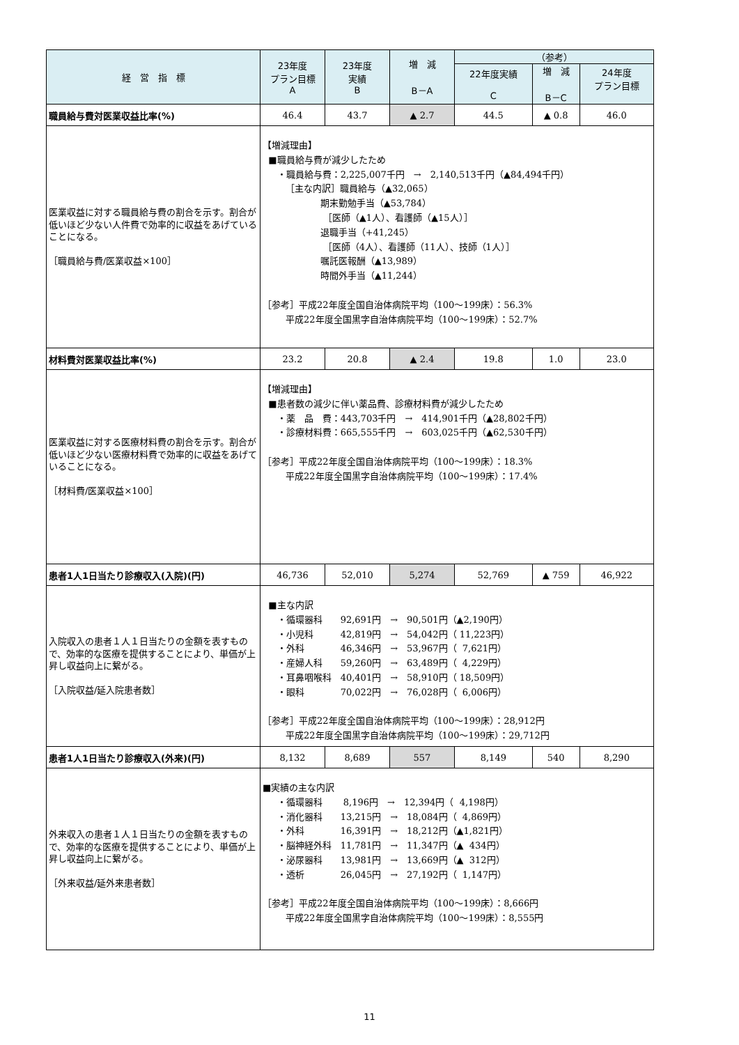| 経 営 指 標 | 23年度 プラン目標 A | 23年度 実績 B | 増 減 B－A | （参考） | | |
| --- | --- | --- | --- | --- | --- | --- |
| | | | | 22年度実績 C | 増 減 B－C | 24年度 プラン目標 |
| 職員給与費対医業収益比率(%) | 46.4 | 43.7 | ▲ 2.7 | 44.5 | ▲ 0.8 | 46.0 |
| 医業収益に対する職員給与費の割合を示す。割合が低いほど少ない人件費で効率的に収益をあげていることになる。 ［職員給与費/医業収益×100］ | 【増減理由】 ■職員給与費が減少したため ・職員給与費：2,225,007千円 → 2,140,513千円（▲84,494千円） ［主な内訳］職員給与（▲32,065） 期末勤勉手当（▲53,784） ［医師（▲1人）、看護師（▲15人）］ 退職手当（+41,245） ［医師（4人）、看護師（11人）、技師（1人）］ 嘱託医報酬（▲13,989） 時間外手当（▲11,244） ［参考］平成22年度全国自治体病院平均（100～199床）：56.3% 平成22年度全国黒字自治体病院平均（100～199床）：52.7% | | | | | |
| 材料費対医業収益比率(%) | 23.2 | 20.8 | ▲ 2.4 | 19.8 | 1.0 | 23.0 |
| 医業収益に対する医療材料費の割合を示す。割合が低いほど少ない医療材料費で効率的に収益をあげていることになる。 ［材料費/医業収益×100］ | 【増減理由】 ■患者数の減少に伴い薬品費、診療材料費が減少したため ・薬 品 費：443,703千円 → 414,901千円（▲28,802千円） ・診療材料費：665,555千円 → 603,025千円（▲62,530千円） ［参考］平成22年度全国自治体病院平均（100～199床）：18.3% 平成22年度全国黒字自治体病院平均（100～199床）：17.4% | | | | | |
| 患者1人1日当たり診療収入(入院)(円) | 46,736 | 52,010 | 5,274 | 52,769 | ▲ 759 | 46,922 |
| 入院収入の患者１人１日当たりの金額を表すもので、効率的な医療を提供することにより、単価が上昇し収益向上に繋がる。 ［入院収益/延入院患者数］ | ■主な内訳 ・循環器科 92,691円 → 90,501円（▲2,190円） ・小児科 42,819円 → 54,042円（ 11,223円） ・外科 46,346円 → 53,967円（ 7,621円） ・産婦人科 59,260円 → 63,489円（ 4,229円） ・耳鼻咽喉科 40,401円 → 58,910円（ 18,509円） ・眼科 70,022円 → 76,028円（ 6,006円） ［参考］平成22年度全国自治体病院平均（100～199床）：28,912円 平成22年度全国黒字自治体病院平均（100～199床）：29,712円 | | | | | |
| 患者1人1日当たり診療収入(外来)(円) | 8,132 | 8,689 | 557 | 8,149 | 540 | 8,290 |
| 外来収入の患者１人１日当たりの金額を表すもので、効率的な医療を提供することにより、単価が上昇し収益向上に繋がる。 ［外来収益/延外来患者数］ | ■実績の主な内訳 ・循環器科 8,196円 → 12,394円（ 4,198円） ・消化器科 13,215円 → 18,084円（ 4,869円） ・外科 16,391円 → 18,212円（▲1,821円） ・脳神経外科 11,781円 → 11,347円（▲ 434円） ・泌尿器科 13,981円 → 13,669円（▲ 312円） ・透析 26,045円 → 27,192円（ 1,147円） ［参考］平成22年度全国自治体病院平均（100～199床）：8,666円 平成22年度全国黒字自治体病院平均（100～199床）：8,555円 | | | | | |
11